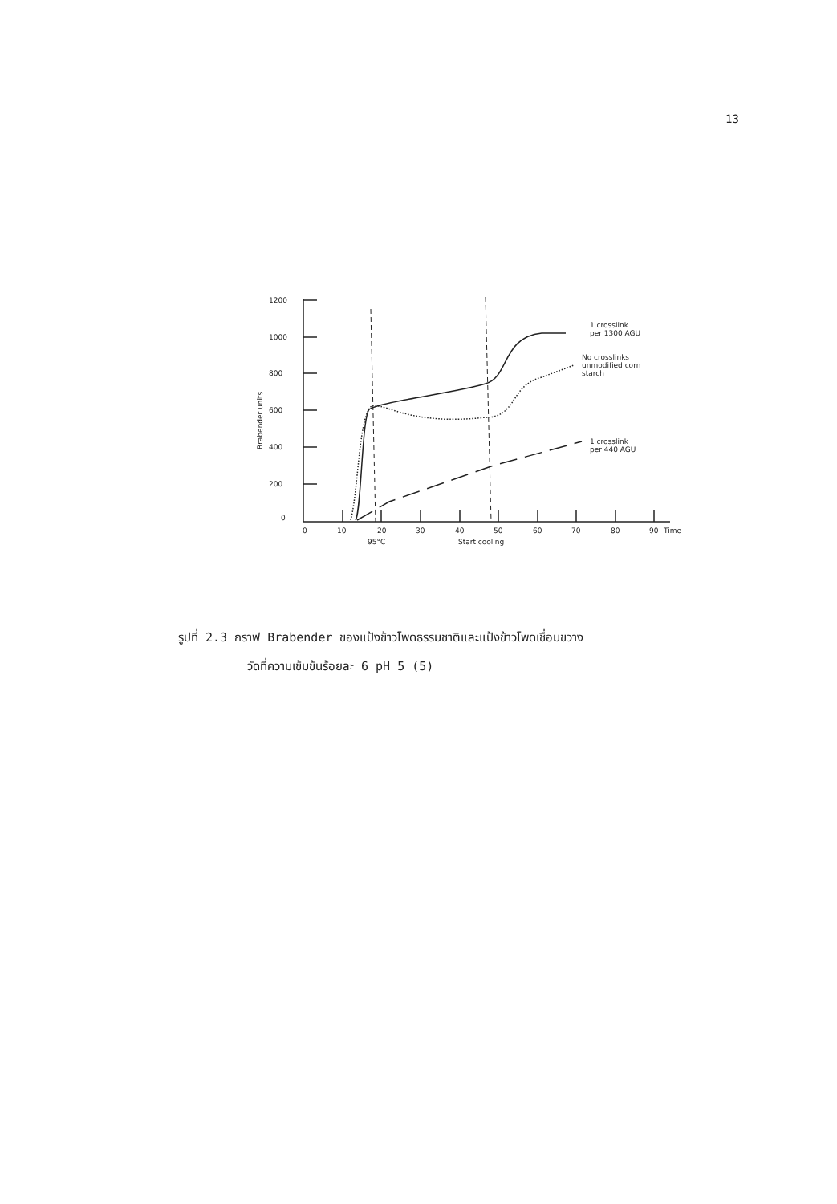13
1200
1000
800
600
400
200
0
0
10
20
30
40
50
60
70
80
90
Time
95°C
Start cooling
Brabender units
1 crosslink
per 1300 AGU
No crosslinks
unmodified corn
starch
1 crosslink
per 440 AGU
รูปที่ 2.3 กราฟ Brabender ของแป้งข้าวโพดธรรมชาติและแป้งข้าวโพดเชื่อมขวาง
วัดที่ความเข้มข้นร้อยละ 6 pH 5 (5)